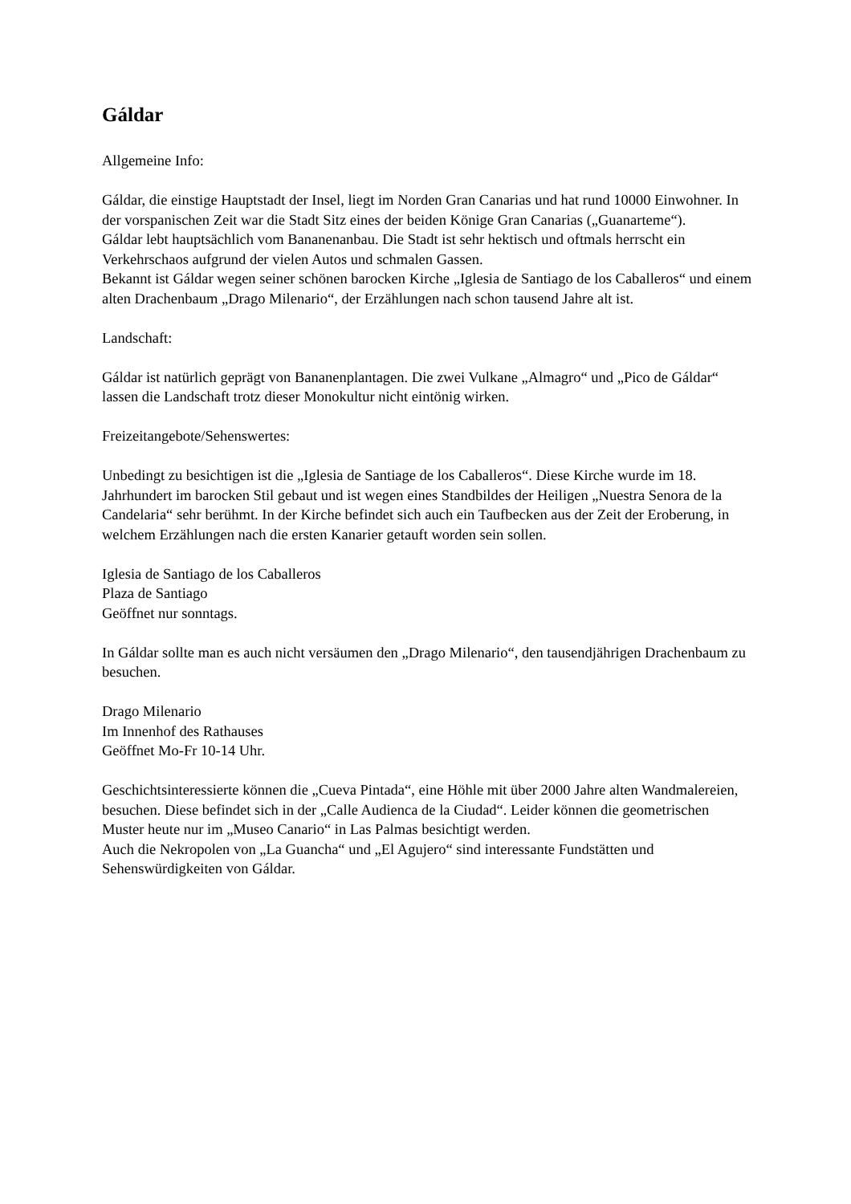Gáldar
Allgemeine Info:
Gáldar, die einstige Hauptstadt der Insel, liegt im Norden Gran Canarias und hat rund 10000 Einwohner. In der vorspanischen Zeit war die Stadt Sitz eines der beiden Könige Gran Canarias („Guanarteme“).
Gáldar lebt hauptsächlich vom Bananenanbau. Die Stadt ist sehr hektisch und oftmals herrscht ein Verkehrschaos aufgrund der vielen Autos und schmalen Gassen.
Bekannt ist Gáldar wegen seiner schönen barocken Kirche „Iglesia de Santiago de los Caballeros“ und einem alten Drachenbaum „Drago Milenario“, der Erzählungen nach schon tausend Jahre alt ist.
Landschaft:
Gáldar ist natürlich geprägt von Bananenplantagen. Die zwei Vulkane „Almagro“ und „Pico de Gáldar“ lassen die Landschaft trotz dieser Monokultur nicht eintönig wirken.
Freizeitangebote/Sehenswertes:
Unbedingt zu besichtigen ist die „Iglesia de Santiage de los Caballeros“. Diese Kirche wurde im 18. Jahrhundert im barocken Stil gebaut und ist wegen eines Standbildes der Heiligen „Nuestra Senora de la Candelaria“ sehr berühmt. In der Kirche befindet sich auch ein Taufbecken aus der Zeit der Eroberung, in welchem Erzählungen nach die ersten Kanarier getauft worden sein sollen.
Iglesia de Santiago de los Caballeros
Plaza de Santiago
Geöffnet nur sonntags.
In Gáldar sollte man es auch nicht versäumen den „Drago Milenario“, den tausendjährigen Drachenbaum zu besuchen.
Drago Milenario
Im Innenhof des Rathauses
Geöffnet Mo-Fr 10-14 Uhr.
Geschichtsinteressierte können die „Cueva Pintada“, eine Höhle mit über 2000 Jahre alten Wandmalereien, besuchen. Diese befindet sich in der „Calle Audienca de la Ciudad“. Leider können die geometrischen Muster heute nur im „Museo Canario“ in Las Palmas besichtigt werden.
Auch die Nekropolen von „La Guancha“ und „El Agujero“ sind interessante Fundstätten und Sehenswürdigkeiten von Gáldar.